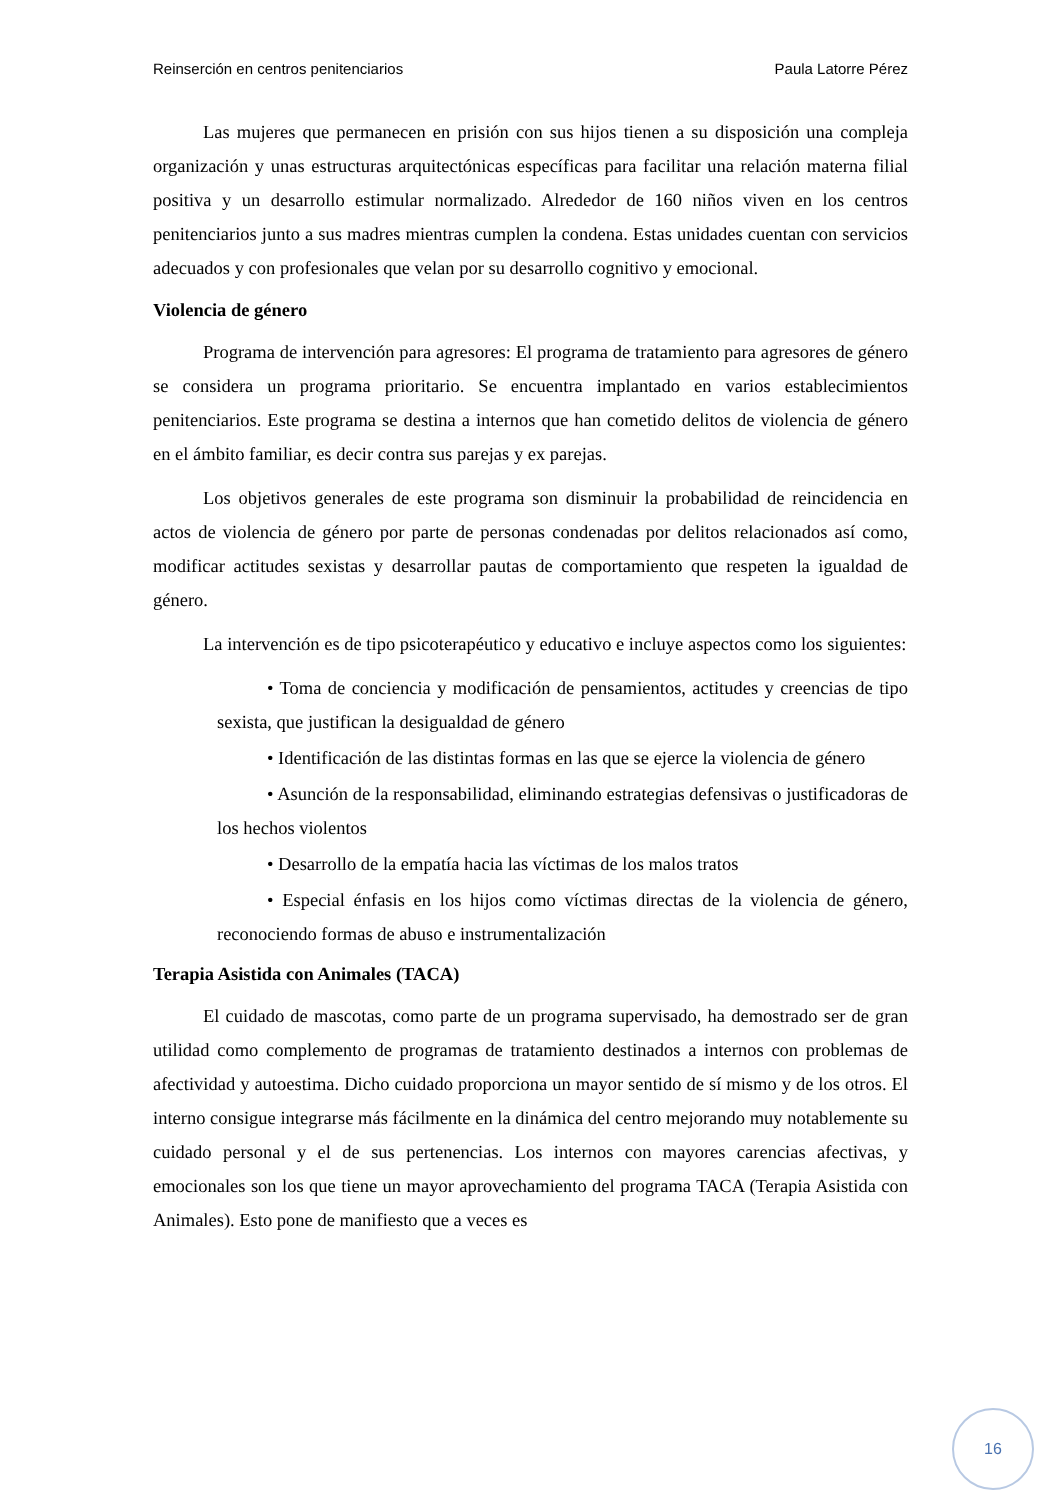Reinserción en centros penitenciarios Paula Latorre Pérez
Las mujeres que permanecen en prisión con sus hijos tienen a su disposición una compleja organización y unas estructuras arquitectónicas específicas para facilitar una relación materna filial positiva y un desarrollo estimular normalizado. Alrededor de 160 niños viven en los centros penitenciarios junto a sus madres mientras cumplen la condena. Estas unidades cuentan con servicios adecuados y con profesionales que velan por su desarrollo cognitivo y emocional.
Violencia de género
Programa de intervención para agresores: El programa de tratamiento para agresores de género se considera un programa prioritario. Se encuentra implantado en varios establecimientos penitenciarios. Este programa se destina a internos que han cometido delitos de violencia de género en el ámbito familiar, es decir contra sus parejas y ex parejas.
Los objetivos generales de este programa son disminuir la probabilidad de reincidencia en actos de violencia de género por parte de personas condenadas por delitos relacionados así como, modificar actitudes sexistas y desarrollar pautas de comportamiento que respeten la igualdad de género.
La intervención es de tipo psicoterapéutico y educativo e incluye aspectos como los siguientes:
• Toma de conciencia y modificación de pensamientos, actitudes y creencias de tipo sexista, que justifican la desigualdad de género
• Identificación de las distintas formas en las que se ejerce la violencia de género
• Asunción de la responsabilidad, eliminando estrategias defensivas o justificadoras de los hechos violentos
• Desarrollo de la empatía hacia las víctimas de los malos tratos
• Especial énfasis en los hijos como víctimas directas de la violencia de género, reconociendo formas de abuso e instrumentalización
Terapia Asistida con Animales (TACA)
El cuidado de mascotas, como parte de un programa supervisado, ha demostrado ser de gran utilidad como complemento de programas de tratamiento destinados a internos con problemas de afectividad y autoestima. Dicho cuidado proporciona un mayor sentido de sí mismo y de los otros. El interno consigue integrarse más fácilmente en la dinámica del centro mejorando muy notablemente su cuidado personal y el de sus pertenencias. Los internos con mayores carencias afectivas, y emocionales son los que tiene un mayor aprovechamiento del programa TACA (Terapia Asistida con Animales). Esto pone de manifiesto que a veces es
16